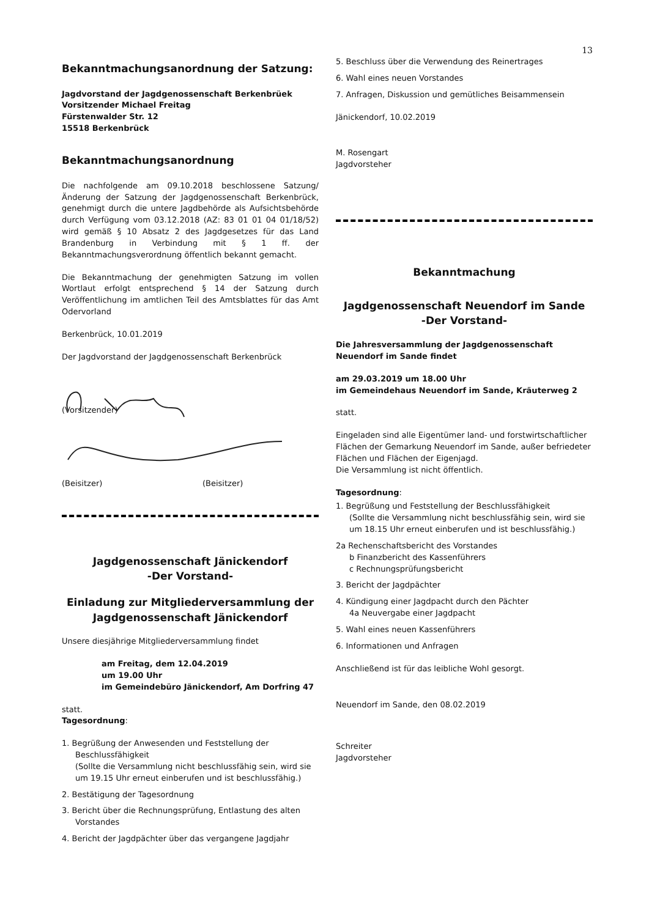13
Bekanntmachungsanordnung der Satzung:
Jagdvorstand der Jagdgenossenschaft Berkenbrüek
Vorsitzender Michael Freitag
Fürstenwalder Str. 12
15518 Berkenbrück
Bekanntmachungsanordnung
Die nachfolgende am 09.10.2018 beschlossene Satzung/Änderung der Satzung der Jagdgenossenschaft Berkenbrück, genehmigt durch die untere Jagdbehörde als Aufsichtsbehörde durch Verfügung vom 03.12.2018 (AZ: 83 01 01 04 01/18/52) wird gemäß § 10 Absatz 2 des Jagdgesetzes für das Land Brandenburg in Verbindung mit § 1 ff. der Bekanntmachungsverordnung öffentlich bekannt gemacht.
Die Bekanntmachung der genehmigten Satzung im vollen Wortlaut erfolgt entsprechend § 14 der Satzung durch Veröffentlichung im amtlichen Teil des Amtsblattes für das Amt Odervorland
Berkenbrück, 10.01.2019
Der Jagdvorstand der Jagdgenossenschaft Berkenbrück
(Vorsitzender)
(Beisitzer) (Beisitzer)
Jagdgenossenschaft Jänickendorf
-Der Vorstand-
Einladung zur Mitgliederversammlung der Jagdgenossenschaft Jänickendorf
Unsere diesjährige Mitgliederversammlung findet
am Freitag, dem 12.04.2019
um 19.00 Uhr
im Gemeindebüro Jänickendorf, Am Dorfring 47
statt.
Tagesordnung:
1. Begrüßung der Anwesenden und Feststellung der Beschlussfähigkeit
(Sollte die Versammlung nicht beschlussfähig sein, wird sie um 19.15 Uhr erneut einberufen und ist beschlussfähig.)
2. Bestätigung der Tagesordnung
3. Bericht über die Rechnungsprüfung, Entlastung des alten Vorstandes
4. Bericht der Jagdpächter über das vergangene Jagdjahr
5. Beschluss über die Verwendung des Reinertrages
6. Wahl eines neuen Vorstandes
7. Anfragen, Diskussion und gemütliches Beisammensein
Jänickendorf, 10.02.2019
M. Rosengart
Jagdvorsteher
Bekanntmachung
Jagdgenossenschaft Neuendorf im Sande
-Der Vorstand-
Die Jahresversammlung der Jagdgenossenschaft Neuendorf im Sande findet
am 29.03.2019 um 18.00 Uhr
im Gemeindehaus Neuendorf im Sande, Kräuterweg 2
statt.
Eingeladen sind alle Eigentümer land- und forstwirtschaftlicher Flächen der Gemarkung Neuendorf im Sande, außer befriedeter Flächen und Flächen der Eigenjagd.
Die Versammlung ist nicht öffentlich.
Tagesordnung:
1. Begrüßung und Feststellung der Beschlussfähigkeit
(Sollte die Versammlung nicht beschlussfähig sein, wird sie um 18.15 Uhr erneut einberufen und ist beschlussfähig.)
2a Rechenschaftsbericht des Vorstandes
b Finanzbericht des Kassenführers
c Rechnungsprüfungsbericht
3. Bericht der Jagdpächter
4. Kündigung einer Jagdpacht durch den Pächter
4a Neuvergabe einer Jagdpacht
5. Wahl eines neuen Kassenführers
6. Informationen und Anfragen
Anschließend ist für das leibliche Wohl gesorgt.
Neuendorf im Sande, den 08.02.2019
Schreiter
Jagdvorsteher